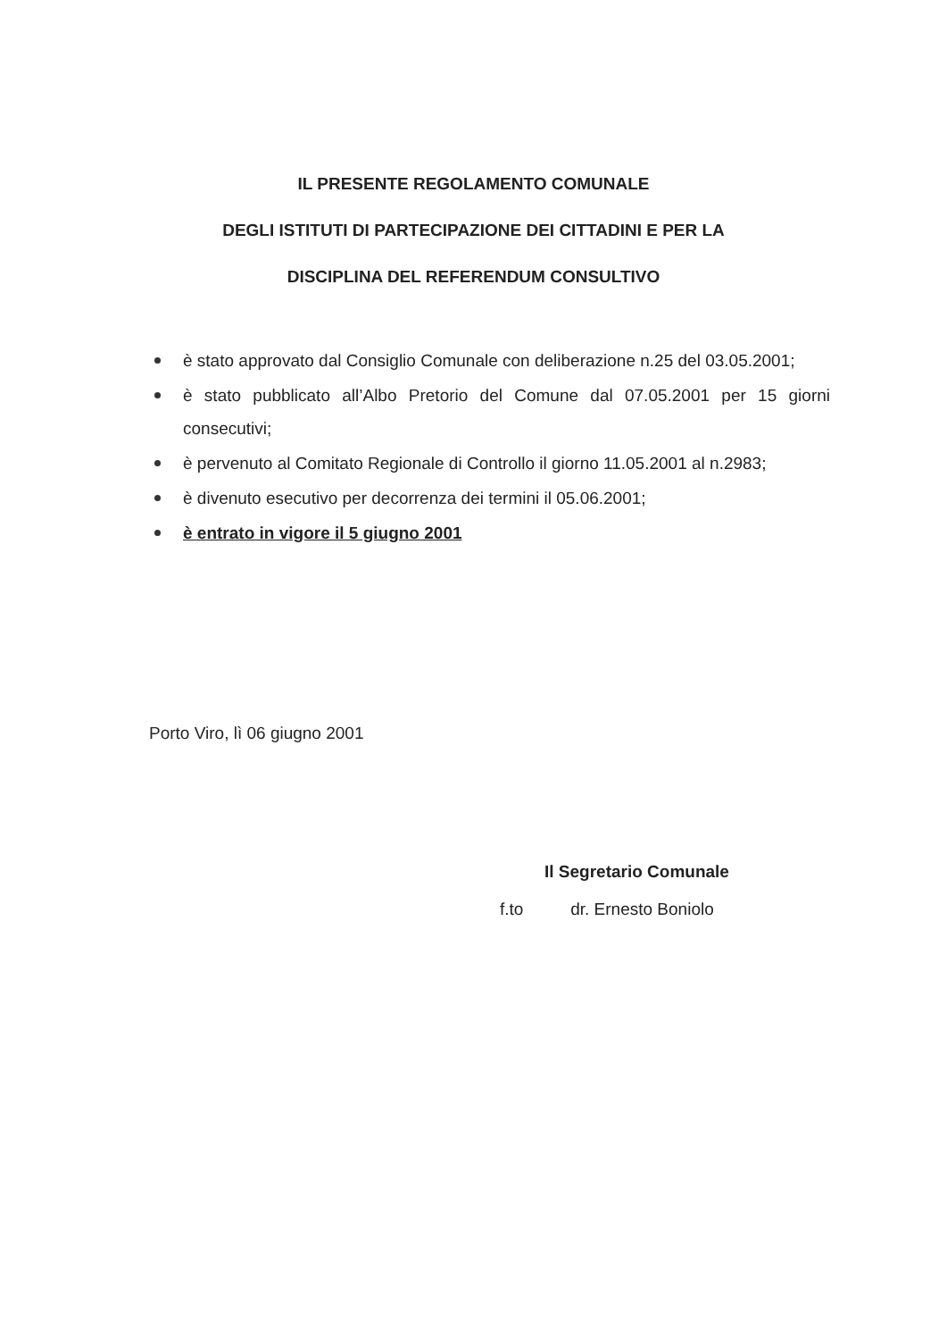IL PRESENTE REGOLAMENTO COMUNALE
DEGLI ISTITUTI DI PARTECIPAZIONE DEI CITTADINI E PER LA
DISCIPLINA DEL REFERENDUM CONSULTIVO
è stato approvato dal Consiglio Comunale con deliberazione n.25 del 03.05.2001;
è stato pubblicato all’Albo Pretorio del Comune dal 07.05.2001 per 15 giorni consecutivi;
è pervenuto al Comitato Regionale di Controllo il giorno 11.05.2001 al n.2983;
è divenuto esecutivo per decorrenza dei termini il 05.06.2001;
è entrato in vigore il 5 giugno 2001
Porto Viro, lì 06 giugno 2001
Il Segretario Comunale
f.to dr. Ernesto Boniolo